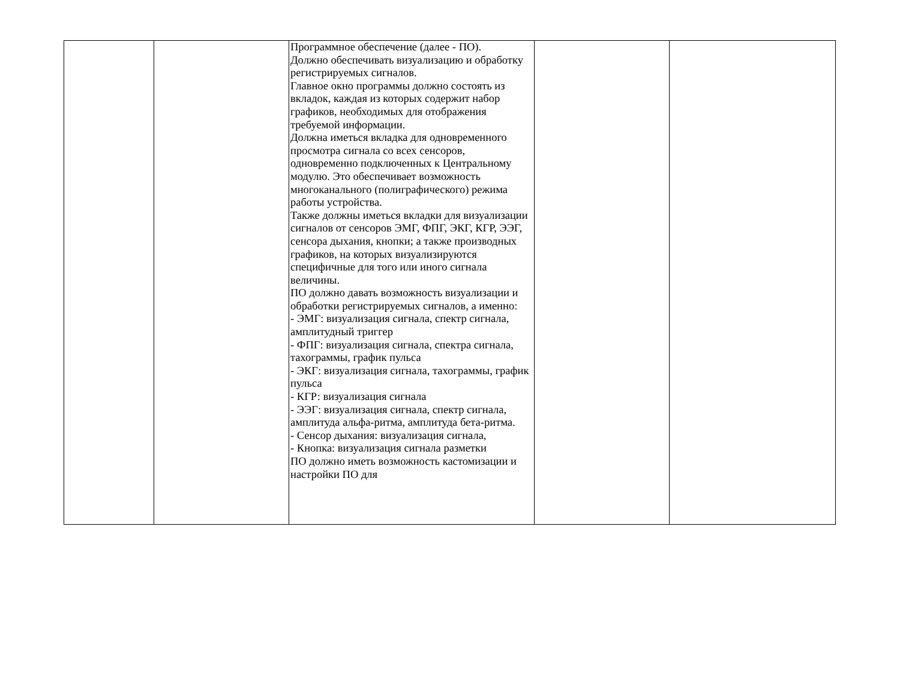| | | Программное обеспечение (далее - ПО). Должно обеспечивать визуализацию и обработку регистрируемых сигналов. Главное окно программы должно состоять из вкладок, каждая из которых содержит набор графиков, необходимых для отображения требуемой информации. Должна иметься вкладка для одновременного просмотра сигнала со всех сенсоров, одновременно подключенных к Центральному модулю. Это обеспечивает возможность многоканального (полиграфического) режима работы устройства. Также должны иметься вкладки для визуализации сигналов от сенсоров ЭМГ, ФПГ, ЭКГ, КГР, ЭЭГ, сенсора дыхания, кнопки; а также производных графиков, на которых визуализируются специфичные для того или иного сигнала величины. ПО должно давать возможность визуализации и обработки регистрируемых сигналов, а именно: - ЭМГ: визуализация сигнала, спектр сигнала, амплитудный триггер - ФПГ: визуализация сигнала, спектра сигнала, тахограммы, график пульса - ЭКГ: визуализация сигнала, тахограммы, график пульса - КГР: визуализация сигнала - ЭЭГ: визуализация сигнала, спектр сигнала, амплитуда альфа-ритма, амплитуда бета-ритма. - Сенсор дыхания: визуализация сигнала, - Кнопка: визуализация сигнала разметки ПО должно иметь возможность кастомизации и настройки ПО для | | |